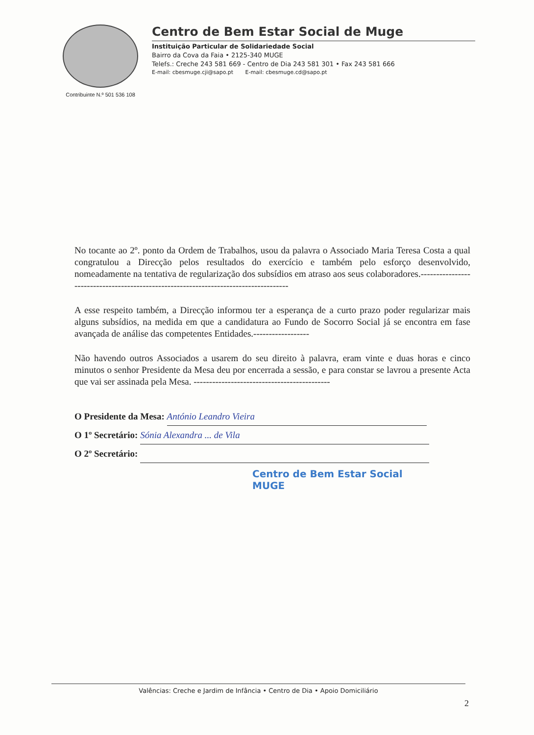Contribuinte N.º 501 536 108
Centro de Bem Estar Social de Muge
Instituição Particular de Solidariedade Social
Bairro da Cova da Faia • 2125-340 MUGE
Telefs.: Creche 243 581 669 - Centro de Dia 243 581 301 • Fax 243 581 666
E-mail: cbesmuge.cji@sapo.pt E-mail: cbesmuge.cd@sapo.pt
No tocante ao 2º. ponto da Ordem de Trabalhos, usou da palavra o Associado Maria Teresa Costa a qual congratulou a Direcção pelos resultados do exercício e também pelo esforço desenvolvido, nomeadamente na tentativa de regularização dos subsídios em atraso aos seus colaboradores.-------------------------------------------------------------------------------------
A esse respeito também, a Direcção informou ter a esperança de a curto prazo poder regularizar mais alguns subsídios, na medida em que a candidatura ao Fundo de Socorro Social já se encontra em fase avançada de análise das competentes Entidades.------------------
Não havendo outros Associados a usarem do seu direito à palavra, eram vinte e duas horas e cinco minutos o senhor Presidente da Mesa deu por encerrada a sessão, e para constar se lavrou a presente Acta que vai ser assinada pela Mesa. --------------------------------------------
O Presidente da Mesa: António Leandro Vieira
O 1º Secretário: Sónia Alexandra ... de Vila
O 2º Secretário:
Centro de Bem Estar Social
MUGE
Valências: Creche e Jardim de Infância • Centro de Dia • Apoio Domiciliário
2